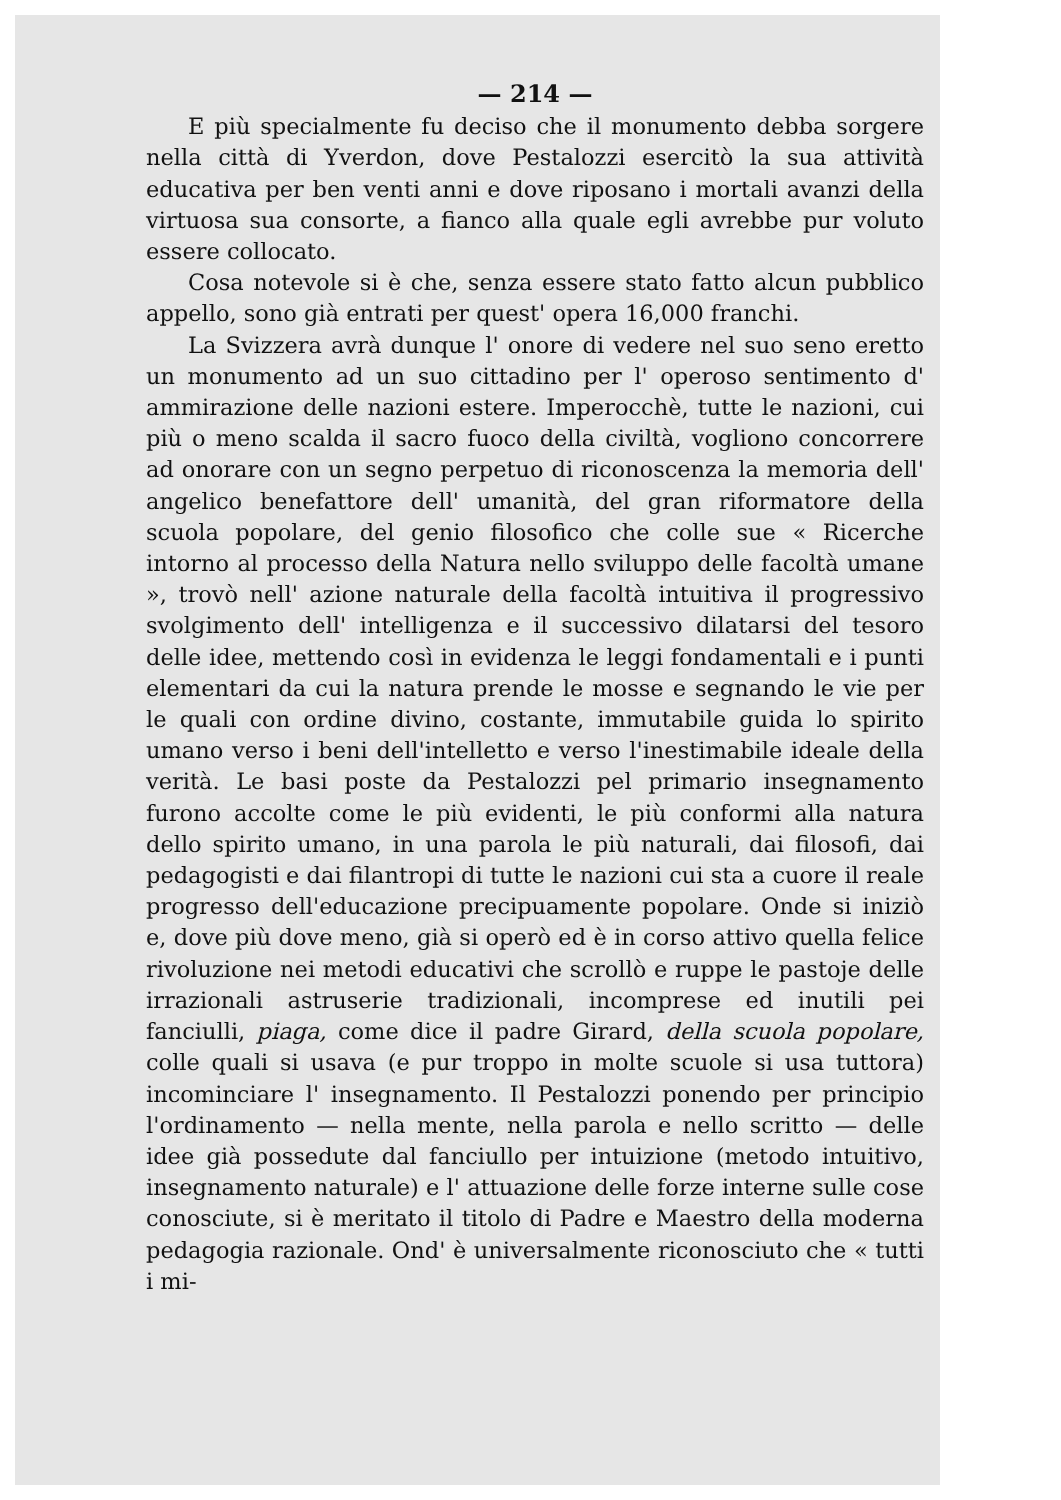— 214 —
E più specialmente fu deciso che il monumento debba sorgere nella città di Yverdon, dove Pestalozzi esercitò la sua attività educativa per ben venti anni e dove riposano i mortali avanzi della virtuosa sua consorte, a fianco alla quale egli avrebbe pur voluto essere collocato.
Cosa notevole si è che, senza essere stato fatto alcun pubblico appello, sono già entrati per quest' opera 16,000 franchi.
La Svizzera avrà dunque l' onore di vedere nel suo seno eretto un monumento ad un suo cittadino per l' operoso sentimento d' ammirazione delle nazioni estere. Imperocchè, tutte le nazioni, cui più o meno scalda il sacro fuoco della civiltà, vogliono concorrere ad onorare con un segno perpetuo di riconoscenza la memoria dell' angelico benefattore dell' umanità, del gran riformatore della scuola popolare, del genio filosofico che colle sue « Ricerche intorno al processo della Natura nello sviluppo delle facoltà umane », trovò nell' azione naturale della facoltà intuitiva il progressivo svolgimento dell' intelligenza e il successivo dilatarsi del tesoro delle idee, mettendo così in evidenza le leggi fondamentali e i punti elementari da cui la natura prende le mosse e segnando le vie per le quali con ordine divino, costante, immutabile guida lo spirito umano verso i beni dell'intelletto e verso l'inestimabile ideale della verità. Le basi poste da Pestalozzi pel primario insegnamento furono accolte come le più evidenti, le più conformi alla natura dello spirito umano, in una parola le più naturali, dai filosofi, dai pedagogisti e dai filantropi di tutte le nazioni cui sta a cuore il reale progresso dell'educazione precipuamente popolare. Onde si iniziò e, dove più dove meno, già si operò ed è in corso attivo quella felice rivoluzione nei metodi educativi che scrollò e ruppe le pastoje delle irrazionali astruserie tradizionali, incomprese ed inutili pei fanciulli, piaga, come dice il padre Girard, della scuola popolare, colle quali si usava (e pur troppo in molte scuole si usa tuttora) incominciare l' insegnamento. Il Pestalozzi ponendo per principio l'ordinamento — nella mente, nella parola e nello scritto — delle idee già possedute dal fanciullo per intuizione (metodo intuitivo, insegnamento naturale) e l' attuazione delle forze interne sulle cose conosciute, si è meritato il titolo di Padre e Maestro della moderna pedagogia razionale. Ond' è universalmente riconosciuto che « tutti i mi-